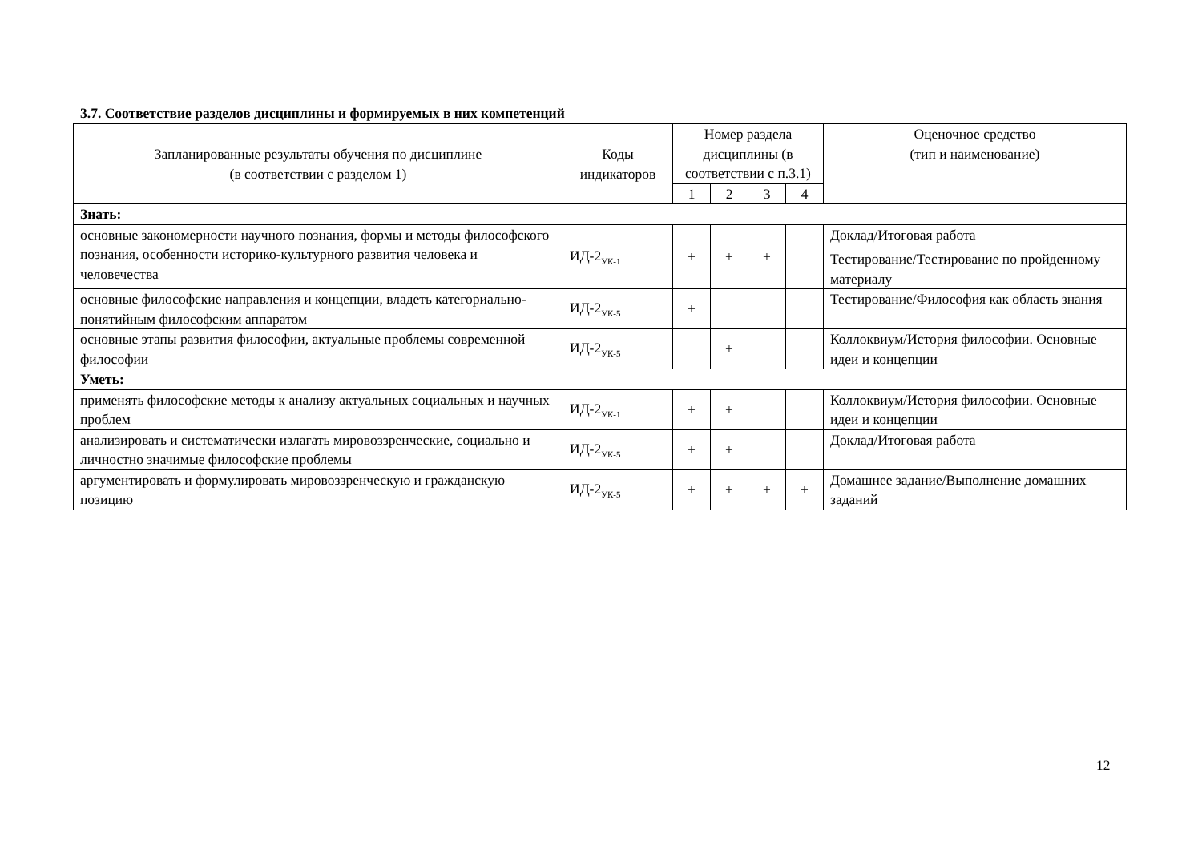3.7. Соответствие разделов дисциплины и формируемых в них компетенций
| Запланированные результаты обучения по дисциплине (в соответствии с разделом 1) | Коды индикаторов | Номер раздела дисциплины (в соответствии с п.3.1) | | | | Оценочное средство (тип и наименование) |
| --- | --- | --- | --- | --- | --- | --- |
| | | 1 | 2 | 3 | 4 | |
| Знать: | | | | | | |
| основные закономерности научного познания, формы и методы философского познания, особенности историко-культурного развития человека и человечества | ИД-2<sub>УК-1</sub> | + | + | + | | Доклад/Итоговая работа Тестирование/Тестирование по пройденному материалу |
| основные философские направления и концепции, владеть категориально-понятийным философским аппаратом | ИД-2<sub>УК-5</sub> | + | | | | Тестирование/Философия как область знания |
| основные этапы развития философии, актуальные проблемы современной философии | ИД-2<sub>УК-5</sub> | | + | | | Коллоквиум/История философии. Основные идеи и концепции |
| Уметь: | | | | | | |
| применять философские методы к анализу актуальных социальных и научных проблем | ИД-2<sub>УК-1</sub> | + | + | | | Коллоквиум/История философии. Основные идеи и концепции |
| анализировать и систематически излагать мировоззренческие, социально и личностно значимые философские проблемы | ИД-2<sub>УК-5</sub> | + | + | | | Доклад/Итоговая работа |
| аргументировать и формулировать мировоззренческую и гражданскую позицию | ИД-2<sub>УК-5</sub> | + | + | + | + | Домашнее задание/Выполнение домашних заданий |
12